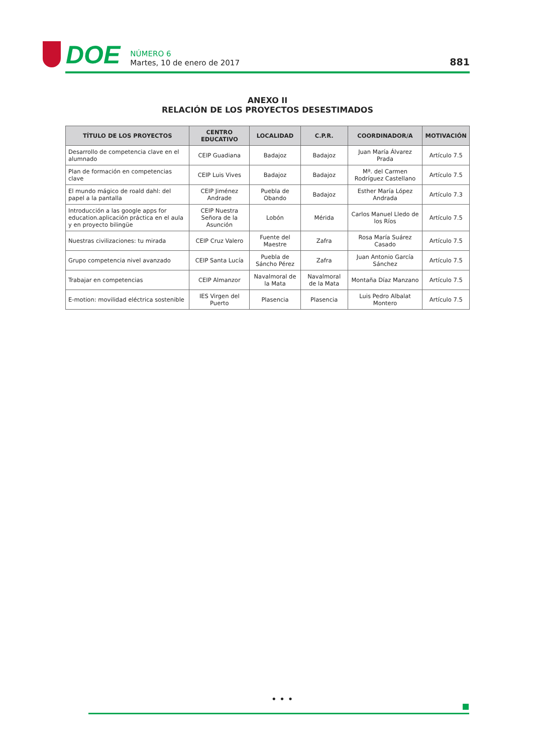DOE
NÚMERO 6
Martes, 10 de enero de 2017
881
ANEXO II
RELACIÓN DE LOS PROYECTOS DESESTIMADOS
| TÍTULO DE LOS PROYECTOS | CENTRO EDUCATIVO | LOCALIDAD | C.P.R. | COORDINADOR/A | MOTIVACIÓN |
| --- | --- | --- | --- | --- | --- |
| Desarrollo de competencia clave en el alumnado | CEIP Guadiana | Badajoz | Badajoz | Juan María Álvarez Prada | Artículo 7.5 |
| Plan de formación en competencias clave | CEIP Luis Vives | Badajoz | Badajoz | Mª. del Carmen Rodríguez Castellano | Artículo 7.5 |
| El mundo mágico de roald dahl: del papel a la pantalla | CEIP Jiménez Andrade | Puebla de Obando | Badajoz | Esther María López Andrada | Artículo 7.3 |
| Introducción a las google apps for education.aplicación práctica en el aula y en proyecto bilingüe | CEIP Nuestra Señora de la Asunción | Lobón | Mérida | Carlos Manuel Lledo de los Ríos | Artículo 7.5 |
| Nuestras civilizaciones: tu mirada | CEIP Cruz Valero | Fuente del Maestre | Zafra | Rosa María Suárez Casado | Artículo 7.5 |
| Grupo competencia nivel avanzado | CEIP Santa Lucía | Puebla de Sáncho Pérez | Zafra | Juan Antonio García Sánchez | Artículo 7.5 |
| Trabajar en competencias | CEIP Almanzor | Navalmoral de la Mata | Navalmoral de la Mata | Montaña Díaz Manzano | Artículo 7.5 |
| E-motion: movilidad eléctrica sostenible | IES Virgen del Puerto | Plasencia | Plasencia | Luis Pedro Albalat Montero | Artículo 7.5 |
• • •